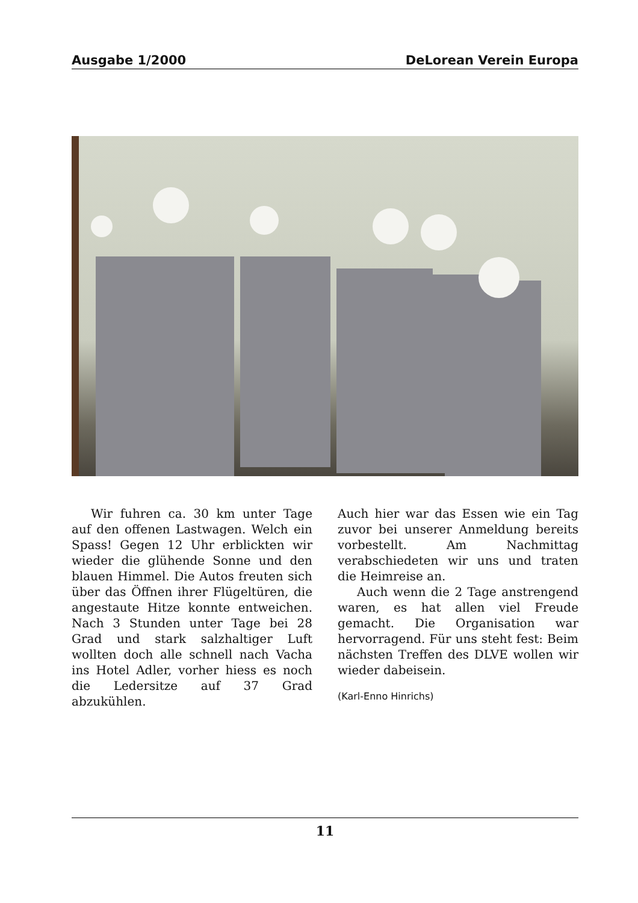Ausgabe 1/2000 DeLorean Verein Europa
Wir fuhren ca. 30 km unter Tage auf den offenen Lastwagen. Welch ein Spass! Gegen 12 Uhr erblickten wir wieder die glühende Sonne und den blauen Himmel. Die Autos freuten sich über das Öffnen ihrer Flügeltüren, die angestaute Hitze konnte entweichen. Nach 3 Stunden unter Tage bei 28 Grad und stark salzhaltiger Luft wollten doch alle schnell nach Vacha ins Hotel Adler, vorher hiess es noch die Ledersitze auf 37 Grad abzukühlen.
Auch hier war das Essen wie ein Tag zuvor bei unserer Anmeldung bereits vorbestellt. Am Nachmittag verabschiedeten wir uns und traten die Heimreise an.
Auch wenn die 2 Tage anstrengend waren, es hat allen viel Freude gemacht. Die Organisation war hervorragend. Für uns steht fest: Beim nächsten Treffen des DLVE wollen wir wieder dabeisein.
(Karl-Enno Hinrichs)
11